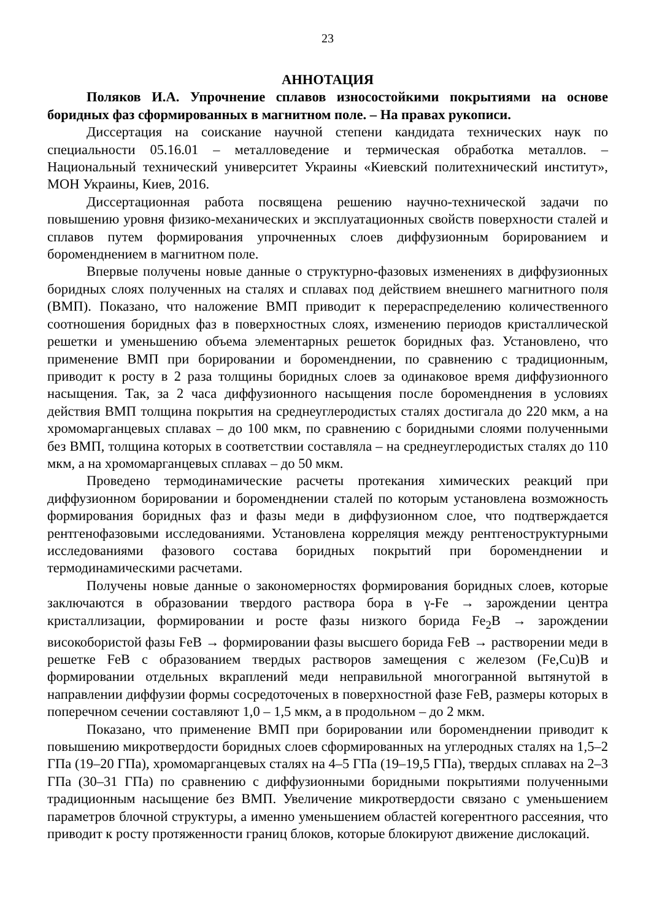23
АННОТАЦИЯ
Поляков И.А. Упрочнение сплавов износостойкими покрытиями на основе боридных фаз сформированных в магнитном поле. – На правах рукописи.
Диссертация на соискание научной степени кандидата технических наук по специальности 05.16.01 – металловедение и термическая обработка металлов. – Национальный технический университет Украины «Киевский политехнический институт», МОН Украины, Киев, 2016.
Диссертационная работа посвящена решению научно-технической задачи по повышению уровня физико-механических и эксплуатационных свойств поверхности сталей и сплавов путем формирования упрочненных слоев диффузионным борированием и бороменднением в магнитном поле.
Впервые получены новые данные о структурно-фазовых изменениях в диффузионных боридных слоях полученных на сталях и сплавах под действием внешнего магнитного поля (ВМП). Показано, что наложение ВМП приводит к перераспределению количественного соотношения боридных фаз в поверхностных слоях, изменению периодов кристаллической решетки и уменьшению объема элементарных решеток боридных фаз. Установлено, что применение ВМП при борировании и бороменднении, по сравнению с традиционным, приводит к росту в 2 раза толщины боридных слоев за одинаковое время диффузионного насыщения. Так, за 2 часа диффузионного насыщения после бороменднения в условиях действия ВМП толщина покрытия на среднеуглеродистых сталях достигала до 220 мкм, а на хромомарганцевых сплавах – до 100 мкм, по сравнению с боридными слоями полученными без ВМП, толщина которых в соответствии составляла – на среднеуглеродистых сталях до 110 мкм, а на хромомарганцевых сплавах – до 50 мкм.
Проведено термодинамические расчеты протекания химических реакций при диффузионном борировании и бороменднении сталей по которым установлена возможность формирования боридных фаз и фазы меди в диффузионном слое, что подтверждается рентгенофазовыми исследованиями. Установлена корреляция между рентгеноструктурными исследованиями фазового состава боридных покрытий при бороменднении и термодинамическими расчетами.
Получены новые данные о закономерностях формирования боридных слоев, которые заключаются в образовании твердого раствора бора в γ-Fe → зарождении центра кристаллизации, формировании и росте фазы низкого борида Fe<sub>2</sub>B → зарождении високобористой фазы FeB → формировании фазы высшего борида FeB → растворении меди в решетке FeB с образованием твердых растворов замещения с железом (Fe,Cu)B и формировании отдельных вкраплений меди неправильной многогранной вытянутой в направлении диффузии формы сосредоточеных в поверхностной фазе FeB, размеры которых в поперечном сечении составляют 1,0 – 1,5 мкм, а в продольном – до 2 мкм.
Показано, что применение ВМП при борировании или бороменднении приводит к повышению микротвердости боридных слоев сформированных на углеродных сталях на 1,5–2 ГПа (19–20 ГПа), хромомарганцевых сталях на 4–5 ГПа (19–19,5 ГПа), твердых сплавах на 2–3 ГПа (30–31 ГПа) по сравнению с диффузионными боридными покрытиями полученными традиционным насыщение без ВМП. Увеличение микротвердости связано с уменьшением параметров блочной структуры, а именно уменьшением областей когерентного рассеяния, что приводит к росту протяженности границ блоков, которые блокируют движение дислокаций.